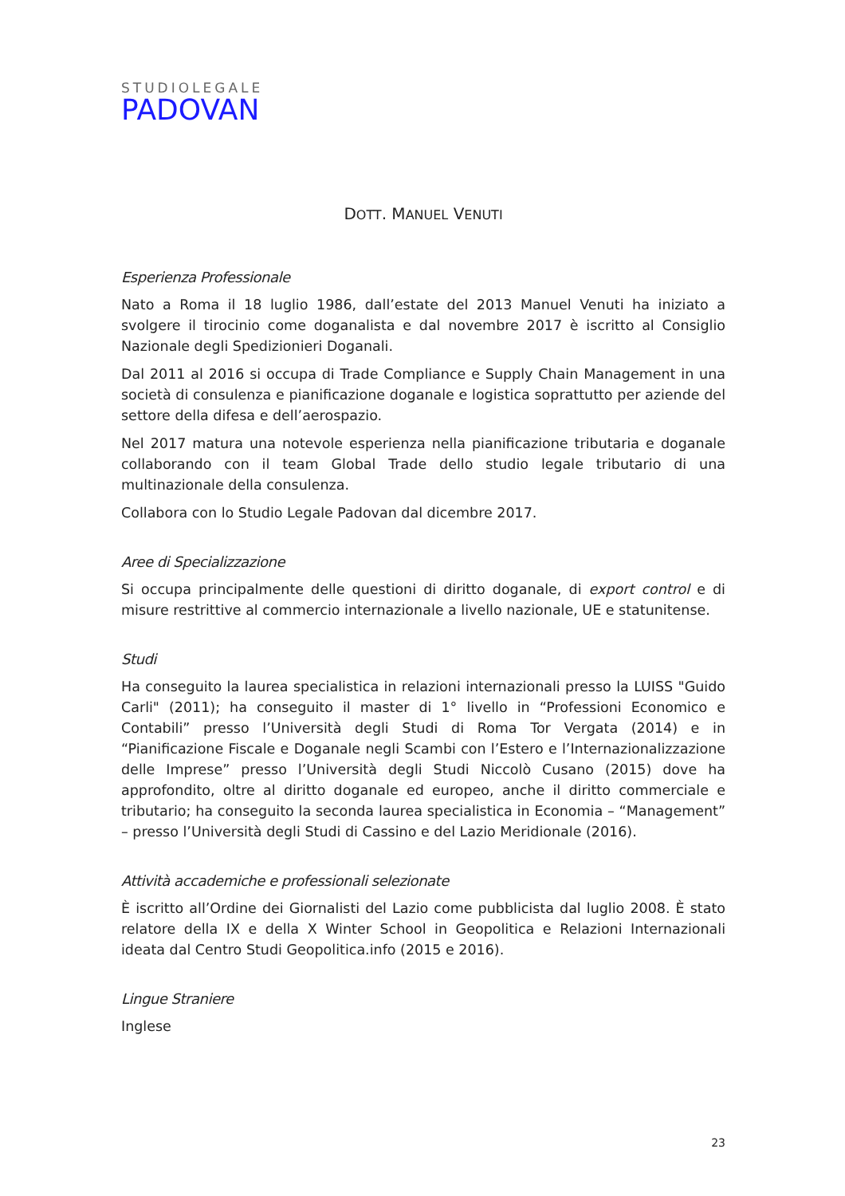STUDIOLEGALE
PADOVAN
DOTT. MANUEL VENUTI
Esperienza Professionale
Nato a Roma il 18 luglio 1986, dall’estate del 2013 Manuel Venuti ha iniziato a svolgere il tirocinio come doganalista e dal novembre 2017 è iscritto al Consiglio Nazionale degli Spedizionieri Doganali.
Dal 2011 al 2016 si occupa di Trade Compliance e Supply Chain Management in una società di consulenza e pianificazione doganale e logistica soprattutto per aziende del settore della difesa e dell’aerospazio.
Nel 2017 matura una notevole esperienza nella pianificazione tributaria e doganale collaborando con il team Global Trade dello studio legale tributario di una multinazionale della consulenza.
Collabora con lo Studio Legale Padovan dal dicembre 2017.
Aree di Specializzazione
Si occupa principalmente delle questioni di diritto doganale, di export control e di misure restrittive al commercio internazionale a livello nazionale, UE e statunitense.
Studi
Ha conseguito la laurea specialistica in relazioni internazionali presso la LUISS "Guido Carli" (2011); ha conseguito il master di 1° livello in “Professioni Economico e Contabili” presso l’Università degli Studi di Roma Tor Vergata (2014) e in “Pianificazione Fiscale e Doganale negli Scambi con l’Estero e l’Internazionalizzazione delle Imprese” presso l’Università degli Studi Niccolò Cusano (2015) dove ha approfondito, oltre al diritto doganale ed europeo, anche il diritto commerciale e tributario; ha conseguito la seconda laurea specialistica in Economia – “Management” – presso l’Università degli Studi di Cassino e del Lazio Meridionale (2016).
Attività accademiche e professionali selezionate
È iscritto all’Ordine dei Giornalisti del Lazio come pubblicista dal luglio 2008. È stato relatore della IX e della X Winter School in Geopolitica e Relazioni Internazionali ideata dal Centro Studi Geopolitica.info (2015 e 2016).
Lingue Straniere
Inglese
23